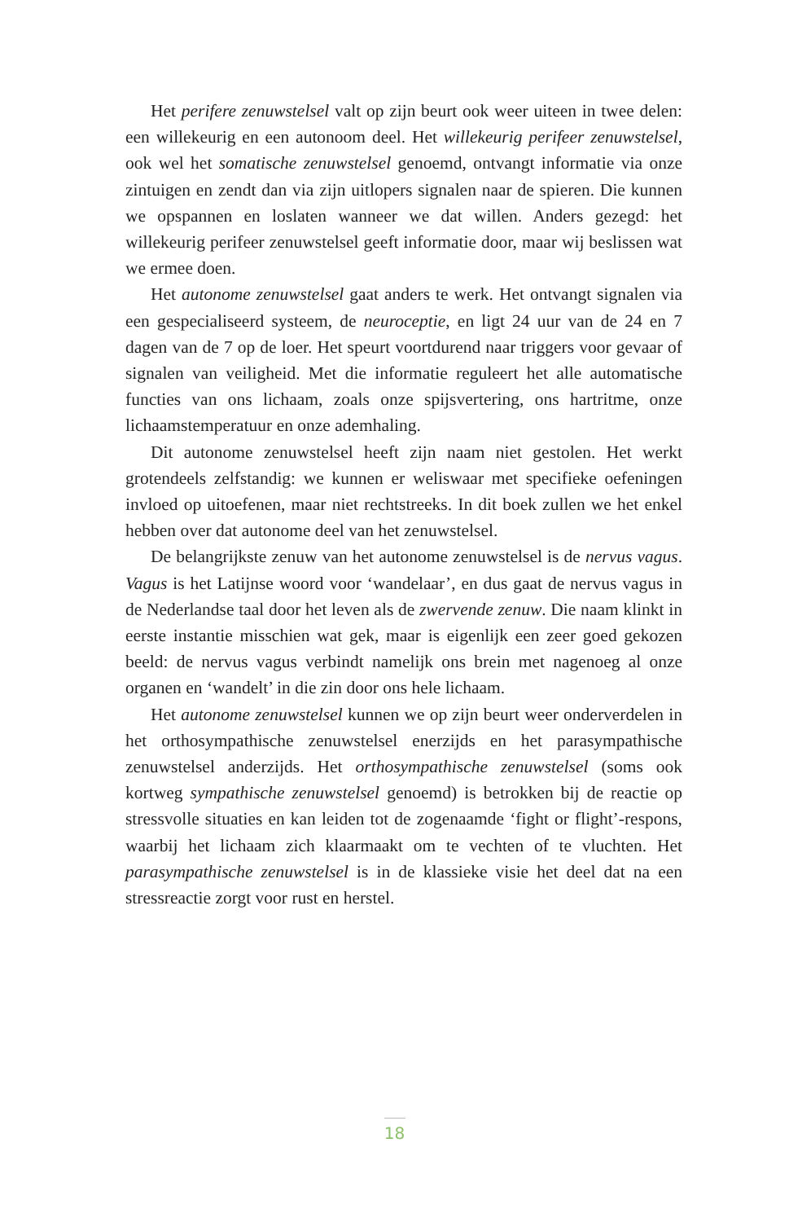Het perifere zenuwstelsel valt op zijn beurt ook weer uiteen in twee delen: een willekeurig en een autonoom deel. Het willekeurig perifeer zenuwstelsel, ook wel het somatische zenuwstelsel genoemd, ontvangt informatie via onze zintuigen en zendt dan via zijn uitlopers signalen naar de spieren. Die kunnen we opspannen en loslaten wanneer we dat willen. Anders gezegd: het willekeurig perifeer zenuwstelsel geeft informatie door, maar wij beslissen wat we ermee doen.
Het autonome zenuwstelsel gaat anders te werk. Het ontvangt signalen via een gespecialiseerd systeem, de neuroceptie, en ligt 24 uur van de 24 en 7 dagen van de 7 op de loer. Het speurt voortdurend naar triggers voor gevaar of signalen van veiligheid. Met die informatie reguleert het alle automatische functies van ons lichaam, zoals onze spijsvertering, ons hartritme, onze lichaamstemperatuur en onze ademhaling.
Dit autonome zenuwstelsel heeft zijn naam niet gestolen. Het werkt grotendeels zelfstandig: we kunnen er weliswaar met specifieke oefeningen invloed op uitoefenen, maar niet rechtstreeks. In dit boek zullen we het enkel hebben over dat autonome deel van het zenuwstelsel.
De belangrijkste zenuw van het autonome zenuwstelsel is de nervus vagus. Vagus is het Latijnse woord voor ‘wandelaar’, en dus gaat de nervus vagus in de Nederlandse taal door het leven als de zwervende zenuw. Die naam klinkt in eerste instantie misschien wat gek, maar is eigenlijk een zeer goed gekozen beeld: de nervus vagus verbindt namelijk ons brein met nagenoeg al onze organen en ‘wandelt’ in die zin door ons hele lichaam.
Het autonome zenuwstelsel kunnen we op zijn beurt weer onderverdelen in het orthosympathische zenuwstelsel enerzijds en het parasympathische zenuwstelsel anderzijds. Het orthosympathische zenuwstelsel (soms ook kortweg sympathische zenuwstelsel genoemd) is betrokken bij de reactie op stressvolle situaties en kan leiden tot de zogenaamde ‘fight or flight’-respons, waarbij het lichaam zich klaarmaakt om te vechten of te vluchten. Het parasympathische zenuwstelsel is in de klassieke visie het deel dat na een stressreactie zorgt voor rust en herstel.
18